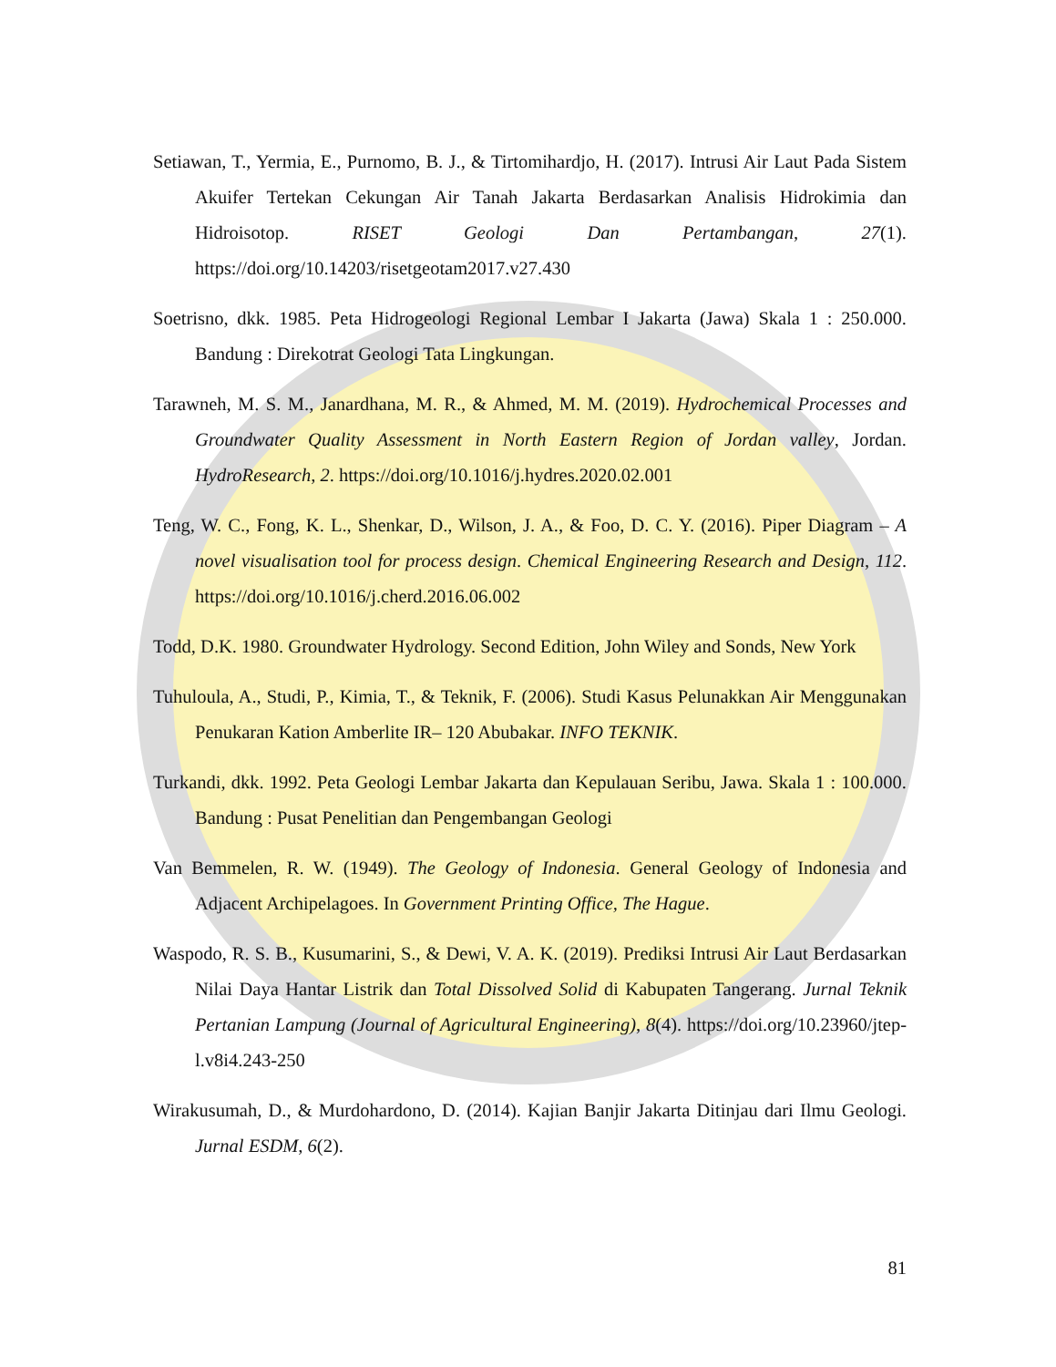Setiawan, T., Yermia, E., Purnomo, B. J., & Tirtomihardjo, H. (2017). Intrusi Air Laut Pada Sistem Akuifer Tertekan Cekungan Air Tanah Jakarta Berdasarkan Analisis Hidrokimia dan Hidroisotop. RISET Geologi Dan Pertambangan, 27(1). https://doi.org/10.14203/risetgeotam2017.v27.430
Soetrisno, dkk. 1985. Peta Hidrogeologi Regional Lembar I Jakarta (Jawa) Skala 1 : 250.000. Bandung : Direkotrat Geologi Tata Lingkungan.
Tarawneh, M. S. M., Janardhana, M. R., & Ahmed, M. M. (2019). Hydrochemical Processes and Groundwater Quality Assessment in North Eastern Region of Jordan valley, Jordan. HydroResearch, 2. https://doi.org/10.1016/j.hydres.2020.02.001
Teng, W. C., Fong, K. L., Shenkar, D., Wilson, J. A., & Foo, D. C. Y. (2016). Piper Diagram – A novel visualisation tool for process design. Chemical Engineering Research and Design, 112. https://doi.org/10.1016/j.cherd.2016.06.002
Todd, D.K. 1980. Groundwater Hydrology. Second Edition, John Wiley and Sonds, New York
Tuhuloula, A., Studi, P., Kimia, T., & Teknik, F. (2006). Studi Kasus Pelunakkan Air Menggunakan Penukaran Kation Amberlite IR– 120 Abubakar. INFO TEKNIK.
Turkandi, dkk. 1992. Peta Geologi Lembar Jakarta dan Kepulauan Seribu, Jawa. Skala 1 : 100.000. Bandung : Pusat Penelitian dan Pengembangan Geologi
Van Bemmelen, R. W. (1949). The Geology of Indonesia. General Geology of Indonesia and Adjacent Archipelagoes. In Government Printing Office, The Hague.
Waspodo, R. S. B., Kusumarini, S., & Dewi, V. A. K. (2019). Prediksi Intrusi Air Laut Berdasarkan Nilai Daya Hantar Listrik dan Total Dissolved Solid di Kabupaten Tangerang. Jurnal Teknik Pertanian Lampung (Journal of Agricultural Engineering), 8(4). https://doi.org/10.23960/jtep-l.v8i4.243-250
Wirakusumah, D., & Murdohardono, D. (2014). Kajian Banjir Jakarta Ditinjau dari Ilmu Geologi. Jurnal ESDM, 6(2).
81